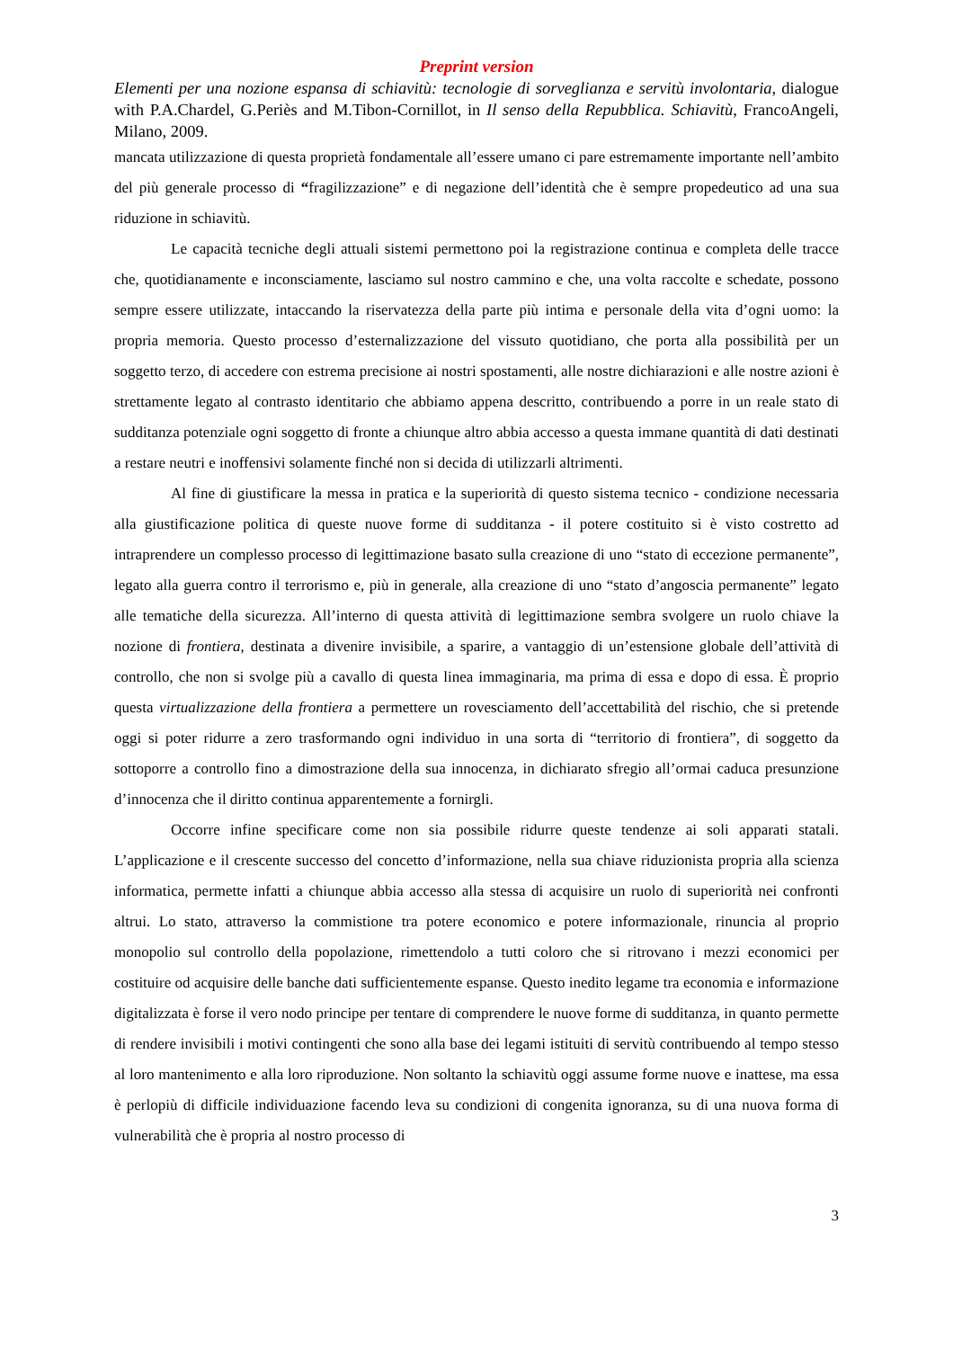Preprint version
Elementi per una nozione espansa di schiavitù: tecnologie di sorveglianza e servitù involontaria, dialogue with P.A.Chardel, G.Periès and M.Tibon-Cornillot, in Il senso della Repubblica. Schiavitù, FrancoAngeli, Milano, 2009.
mancata utilizzazione di questa proprietà fondamentale all’essere umano ci pare estremamente importante nell’ambito del più generale processo di “fragilizzazione” e di negazione dell’identità che è sempre propedeutico ad una sua riduzione in schiavitù.
Le capacità tecniche degli attuali sistemi permettono poi la registrazione continua e completa delle tracce che, quotidianamente e inconsciamente, lasciamo sul nostro cammino e che, una volta raccolte e schedate, possono sempre essere utilizzate, intaccando la riservatezza della parte più intima e personale della vita d’ogni uomo: la propria memoria. Questo processo d’esternalizzazione del vissuto quotidiano, che porta alla possibilità per un soggetto terzo, di accedere con estrema precisione ai nostri spostamenti, alle nostre dichiarazioni e alle nostre azioni è strettamente legato al contrasto identitario che abbiamo appena descritto, contribuendo a porre in un reale stato di sudditanza potenziale ogni soggetto di fronte a chiunque altro abbia accesso a questa immane quantità di dati destinati a restare neutri e inoffensivi solamente finché non si decida di utilizzarli altrimenti.
Al fine di giustificare la messa in pratica e la superiorità di questo sistema tecnico - condizione necessaria alla giustificazione politica di queste nuove forme di sudditanza - il potere costituito si è visto costretto ad intraprendere un complesso processo di legittimazione basato sulla creazione di uno “stato di eccezione permanente”, legato alla guerra contro il terrorismo e, più in generale, alla creazione di uno “stato d’angoscia permanente” legato alle tematiche della sicurezza. All’interno di questa attività di legittimazione sembra svolgere un ruolo chiave la nozione di frontiera, destinata a divenire invisibile, a sparire, a vantaggio di un’estensione globale dell’attività di controllo, che non si svolge più a cavallo di questa linea immaginaria, ma prima di essa e dopo di essa. È proprio questa virtualizzazione della frontiera a permettere un rovesciamento dell’accettabilità del rischio, che si pretende oggi si poter ridurre a zero trasformando ogni individuo in una sorta di “territorio di frontiera”, di soggetto da sottoporre a controllo fino a dimostrazione della sua innocenza, in dichiarato sfregio all’ormai caduca presunzione d’innocenza che il diritto continua apparentemente a fornirgli.
Occorre infine specificare come non sia possibile ridurre queste tendenze ai soli apparati statali. L’applicazione e il crescente successo del concetto d’informazione, nella sua chiave riduzionista propria alla scienza informatica, permette infatti a chiunque abbia accesso alla stessa di acquisire un ruolo di superiorità nei confronti altrui. Lo stato, attraverso la commistione tra potere economico e potere informazionale, rinuncia al proprio monopolio sul controllo della popolazione, rimettendolo a tutti coloro che si ritrovano i mezzi economici per costituire od acquisire delle banche dati sufficientemente espanse. Questo inedito legame tra economia e informazione digitalizzata è forse il vero nodo principe per tentare di comprendere le nuove forme di sudditanza, in quanto permette di rendere invisibili i motivi contingenti che sono alla base dei legami istituiti di servitù contribuendo al tempo stesso al loro mantenimento e alla loro riproduzione. Non soltanto la schiavitù oggi assume forme nuove e inattese, ma essa è perlopiù di difficile individuazione facendo leva su condizioni di congenita ignoranza, su di una nuova forma di vulnerabilità che è propria al nostro processo di
3